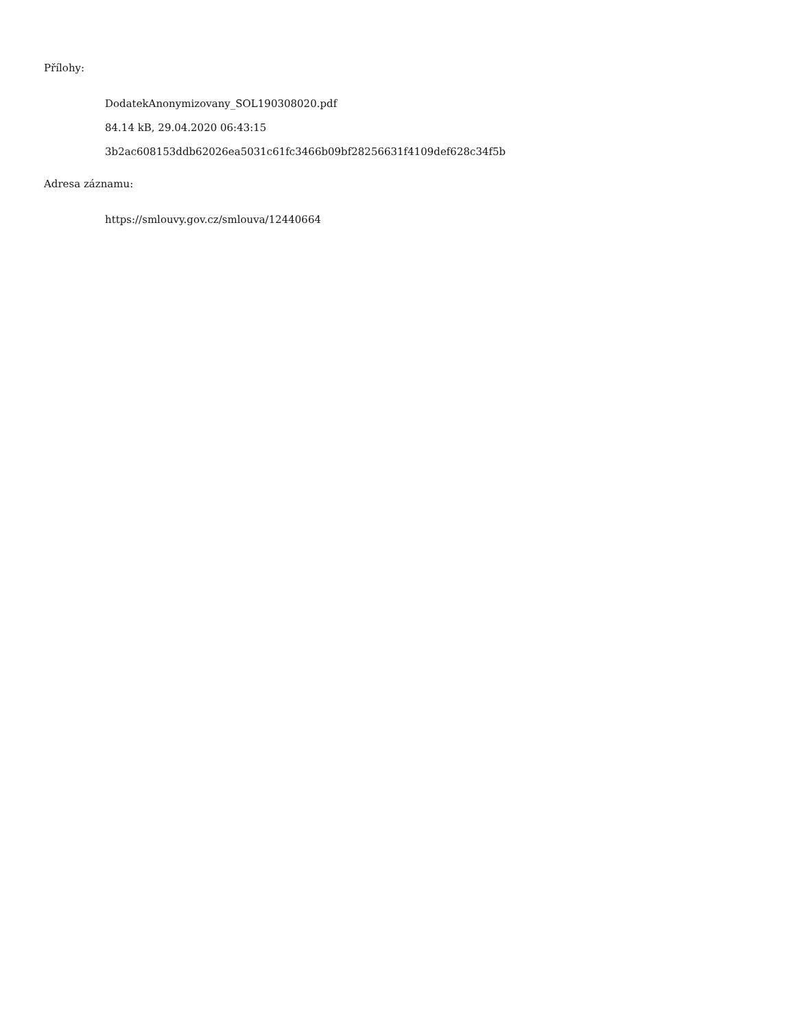Přílohy:
DodatekAnonymizovany_SOL190308020.pdf
84.14 kB, 29.04.2020 06:43:15
3b2ac608153ddb62026ea5031c61fc3466b09bf28256631f4109def628c34f5b
Adresa záznamu:
https://smlouvy.gov.cz/smlouva/12440664